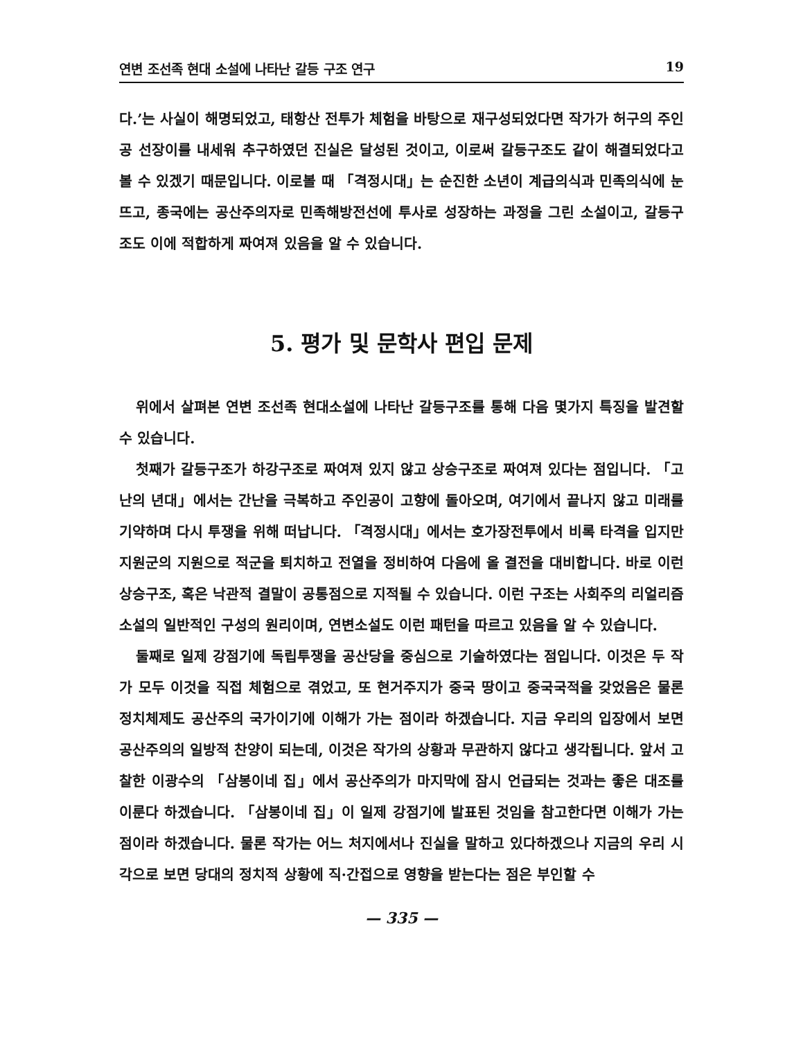연변 조선족 현대 소설에 나타난 갈등 구조 연구 19
다.’는 사실이 해명되었고, 태항산 전투가 체험을 바탕으로 재구성되었다면 작가가 허구의 주인공 선장이를 내세워 추구하였던 진실은 달성된 것이고, 이로써 갈등구조도 같이 해결되었다고 볼 수 있겠기 때문입니다. 이로볼 때 「격정시대」는 순진한 소년이 계급의식과 민족의식에 눈뜨고, 종국에는 공산주의자로 민족해방전선에 투사로 성장하는 과정을 그린 소설이고, 갈등구조도 이에 적합하게 짜여져 있음을 알 수 있습니다.
5. 평가 및 문학사 편입 문제
위에서 살펴본 연변 조선족 현대소설에 나타난 갈등구조를 통해 다음 몇가지 특징을 발견할 수 있습니다.
첫째가 갈등구조가 하강구조로 짜여져 있지 않고 상승구조로 짜여져 있다는 점입니다. 「고난의 년대」에서는 간난을 극복하고 주인공이 고향에 돌아오며, 여기에서 끝나지 않고 미래를 기약하며 다시 투쟁을 위해 떠납니다. 「격정시대」에서는 호가장전투에서 비록 타격을 입지만 지원군의 지원으로 적군을 퇴치하고 전열을 정비하여 다음에 올 결전을 대비합니다. 바로 이런 상승구조, 혹은 낙관적 결말이 공통점으로 지적될 수 있습니다. 이런 구조는 사회주의 리얼리즘소설의 일반적인 구성의 원리이며, 연변소설도 이런 패턴을 따르고 있음을 알 수 있습니다.
둘째로 일제 강점기에 독립투쟁을 공산당을 중심으로 기술하였다는 점입니다. 이것은 두 작가 모두 이것을 직접 체험으로 겪었고, 또 현거주지가 중국 땅이고 중국국적을 갖었음은 물론 정치체제도 공산주의 국가이기에 이해가 가는 점이라 하겠습니다. 지금 우리의 입장에서 보면 공산주의의 일방적 찬양이 되는데, 이것은 작가의 상황과 무관하지 않다고 생각됩니다. 앞서 고찰한 이광수의 「삼봉이네 집」에서 공산주의가 마지막에 잠시 언급되는 것과는 좋은 대조를 이룬다 하겠습니다. 「삼봉이네 집」이 일제 강점기에 발표된 것임을 참고한다면 이해가 가는 점이라 하겠습니다. 물론 작가는 어느 처지에서나 진실을 말하고 있다하겠으나 지금의 우리 시각으로 보면 당대의 정치적 상황에 직·간접으로 영향을 받는다는 점은 부인할 수
— 335 —